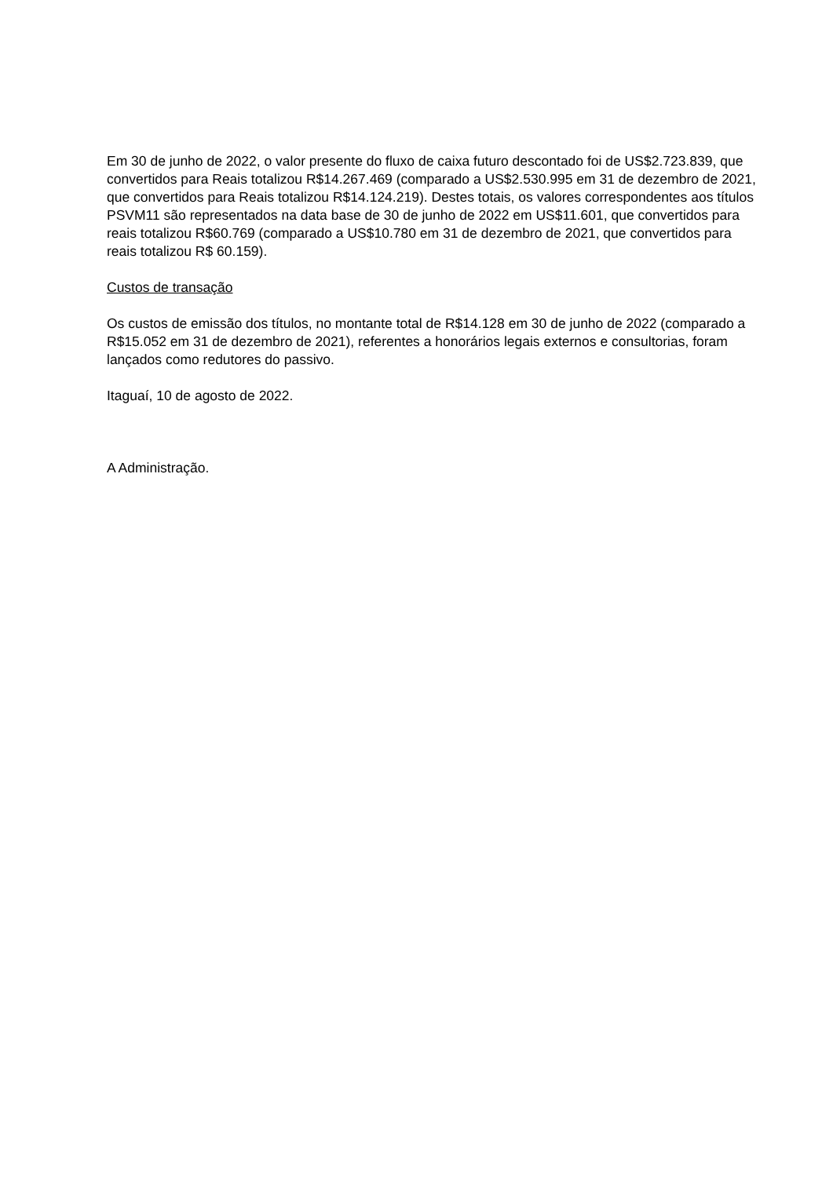Em 30 de junho de 2022, o valor presente do fluxo de caixa futuro descontado foi de US$2.723.839, que convertidos para Reais totalizou R$14.267.469 (comparado a US$2.530.995 em 31 de dezembro de 2021, que convertidos para Reais totalizou R$14.124.219). Destes totais, os valores correspondentes aos títulos PSVM11 são representados na data base de 30 de junho de 2022 em US$11.601, que convertidos para reais totalizou R$60.769 (comparado a US$10.780 em 31 de dezembro de 2021, que convertidos para reais totalizou R$ 60.159).
Custos de transação
Os custos de emissão dos títulos, no montante total de R$14.128 em 30 de junho de 2022 (comparado a R$15.052 em 31 de dezembro de 2021), referentes a honorários legais externos e consultorias, foram lançados como redutores do passivo.
Itaguaí, 10 de agosto de 2022.
A Administração.